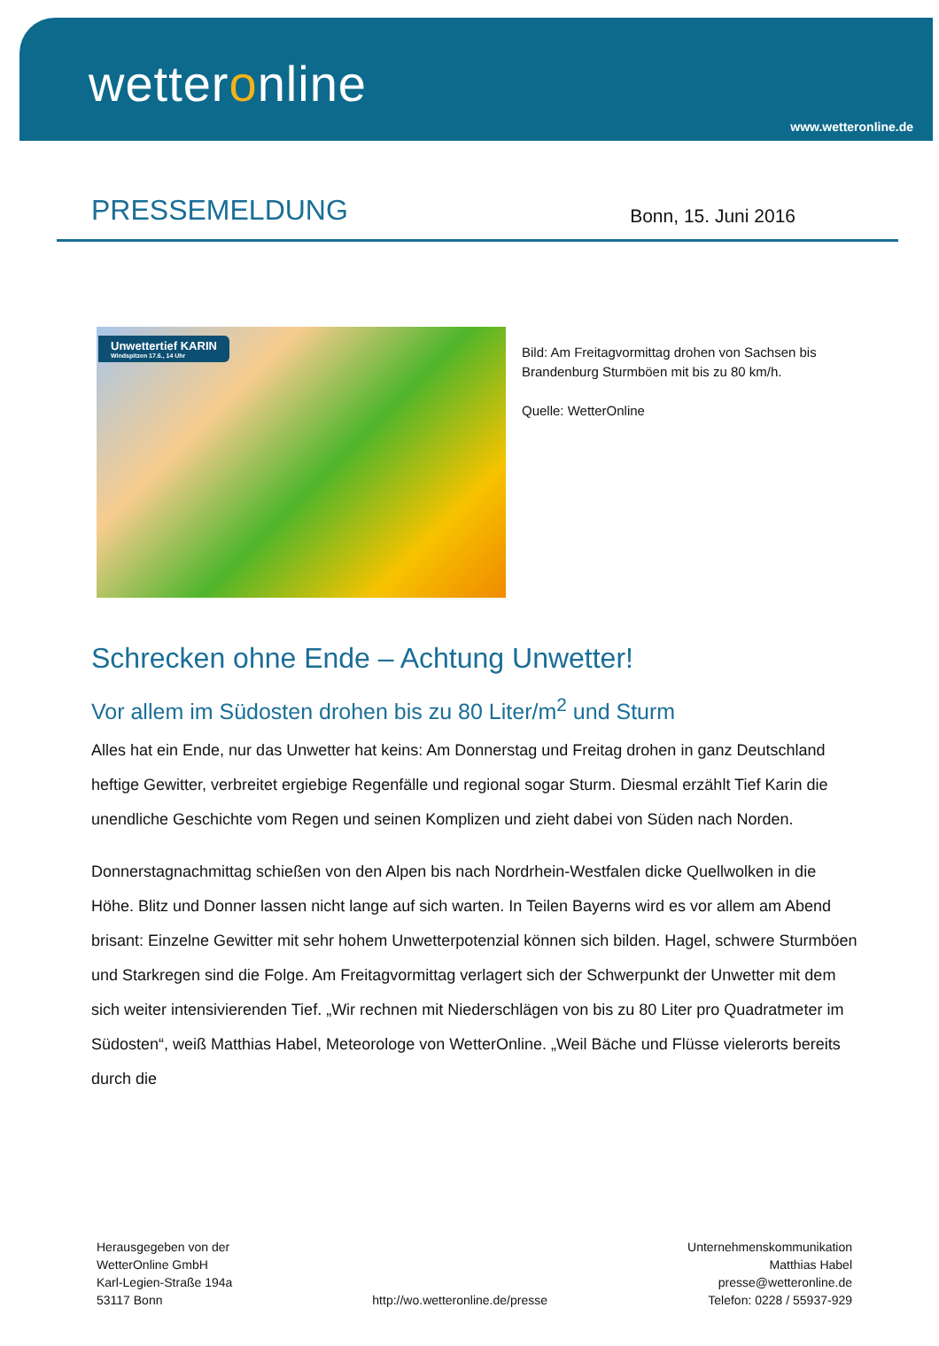wetteronline
www.wetteronline.de
PRESSEMELDUNG
Bonn, 15. Juni 2016
Unwettertief KARIN
Windspitzen 17.6., 14 Uhr
Bild: Am Freitagvormittag drohen von Sachsen bis Brandenburg Sturmböen mit bis zu 80 km/h.
Quelle: WetterOnline
Schrecken ohne Ende – Achtung Unwetter!
Vor allem im Südosten drohen bis zu 80 Liter/m<sup>2</sup> und Sturm
Alles hat ein Ende, nur das Unwetter hat keins: Am Donnerstag und Freitag drohen in ganz Deutschland heftige Gewitter, verbreitet ergiebige Regenfälle und regional sogar Sturm. Diesmal erzählt Tief Karin die unendliche Geschichte vom Regen und seinen Komplizen und zieht dabei von Süden nach Norden.
Donnerstagnachmittag schießen von den Alpen bis nach Nordrhein-Westfalen dicke Quellwolken in die Höhe. Blitz und Donner lassen nicht lange auf sich warten. In Teilen Bayerns wird es vor allem am Abend brisant: Einzelne Gewitter mit sehr hohem Unwetterpotenzial können sich bilden. Hagel, schwere Sturmböen und Starkregen sind die Folge. Am Freitagvormittag verlagert sich der Schwerpunkt der Unwetter mit dem sich weiter intensivierenden Tief. „Wir rechnen mit Niederschlägen von bis zu 80 Liter pro Quadratmeter im Südosten“, weiß Matthias Habel, Meteorologe von WetterOnline. „Weil Bäche und Flüsse vielerorts bereits durch die
Herausgegeben von der
WetterOnline GmbH
Karl-Legien-Straße 194a
53117 Bonn
http://wo.wetteronline.de/presse
Unternehmenskommunikation
Matthias Habel
presse@wetteronline.de
Telefon: 0228 / 55937-929